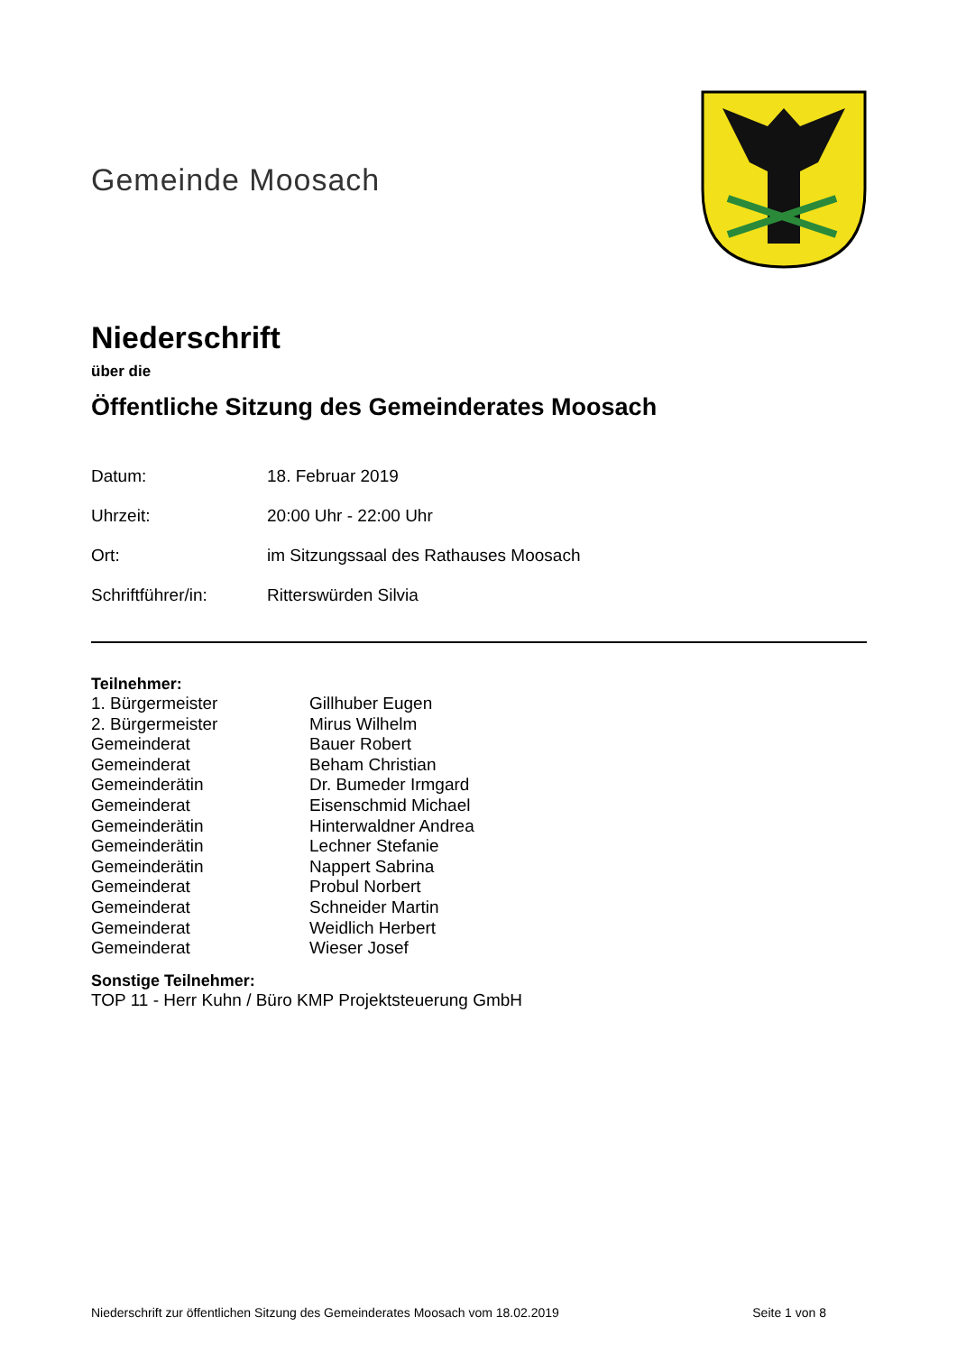Gemeinde Moosach
Niederschrift
über die
Öffentliche Sitzung des Gemeinderates Moosach
Datum: 18. Februar 2019
Uhrzeit: 20:00 Uhr - 22:00 Uhr
Ort: im Sitzungssaal des Rathauses Moosach
Schriftführer/in: Ritterswürden Silvia
Teilnehmer:
1. Bürgermeister Gillhuber Eugen
2. Bürgermeister Mirus Wilhelm
Gemeinderat Bauer Robert
Gemeinderat Beham Christian
Gemeinderätin Dr. Bumeder Irmgard
Gemeinderat Eisenschmid Michael
Gemeinderätin Hinterwaldner Andrea
Gemeinderätin Lechner Stefanie
Gemeinderätin Nappert Sabrina
Gemeinderat Probul Norbert
Gemeinderat Schneider Martin
Gemeinderat Weidlich Herbert
Gemeinderat Wieser Josef
Sonstige Teilnehmer:
TOP 11 - Herr Kuhn / Büro KMP Projektsteuerung GmbH
Niederschrift zur öffentlichen Sitzung des Gemeinderates Moosach vom 18.02.2019 Seite 1 von 8